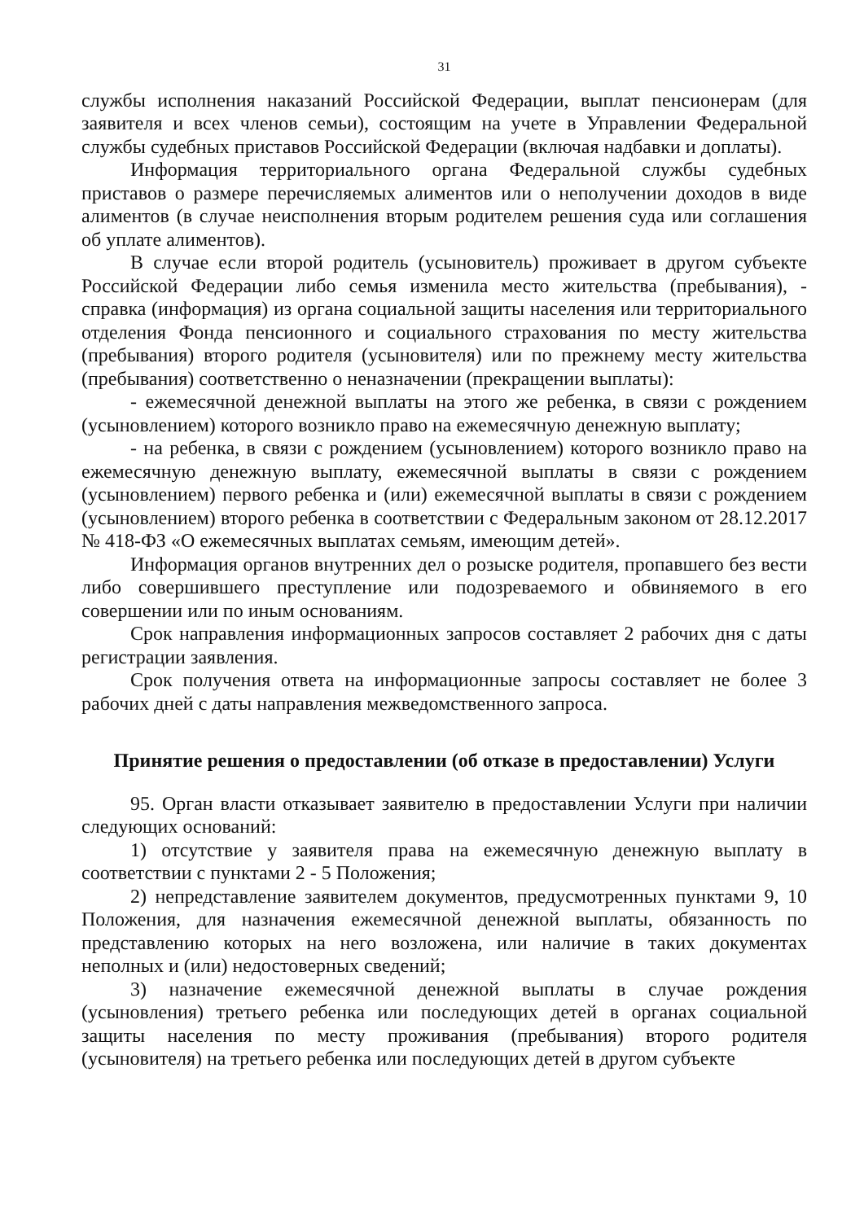31
службы исполнения наказаний Российской Федерации, выплат пенсионерам (для заявителя и всех членов семьи), состоящим на учете в Управлении Федеральной службы судебных приставов Российской Федерации (включая надбавки и доплаты).
Информация территориального органа Федеральной службы судебных приставов о размере перечисляемых алиментов или о неполучении доходов в виде алиментов (в случае неисполнения вторым родителем решения суда или соглашения об уплате алиментов).
В случае если второй родитель (усыновитель) проживает в другом субъекте Российской Федерации либо семья изменила место жительства (пребывания), - справка (информация) из органа социальной защиты населения или территориального отделения Фонда пенсионного и социального страхования по месту жительства (пребывания) второго родителя (усыновителя) или по прежнему месту жительства (пребывания) соответственно о неназначении (прекращении выплаты):
- ежемесячной денежной выплаты на этого же ребенка, в связи с рождением (усыновлением) которого возникло право на ежемесячную денежную выплату;
- на ребенка, в связи с рождением (усыновлением) которого возникло право на ежемесячную денежную выплату, ежемесячной выплаты в связи с рождением (усыновлением) первого ребенка и (или) ежемесячной выплаты в связи с рождением (усыновлением) второго ребенка в соответствии с Федеральным законом от 28.12.2017 № 418-ФЗ «О ежемесячных выплатах семьям, имеющим детей».
Информация органов внутренних дел о розыске родителя, пропавшего без вести либо совершившего преступление или подозреваемого и обвиняемого в его совершении или по иным основаниям.
Срок направления информационных запросов составляет 2 рабочих дня с даты регистрации заявления.
Срок получения ответа на информационные запросы составляет не более 3 рабочих дней с даты направления межведомственного запроса.
Принятие решения о предоставлении (об отказе в предоставлении) Услуги
95. Орган власти отказывает заявителю в предоставлении Услуги при наличии следующих оснований:
1) отсутствие у заявителя права на ежемесячную денежную выплату в соответствии с пунктами 2 - 5 Положения;
2) непредставление заявителем документов, предусмотренных пунктами 9, 10 Положения, для назначения ежемесячной денежной выплаты, обязанность по представлению которых на него возложена, или наличие в таких документах неполных и (или) недостоверных сведений;
3) назначение ежемесячной денежной выплаты в случае рождения (усыновления) третьего ребенка или последующих детей в органах социальной защиты населения по месту проживания (пребывания) второго родителя (усыновителя) на третьего ребенка или последующих детей в другом субъекте